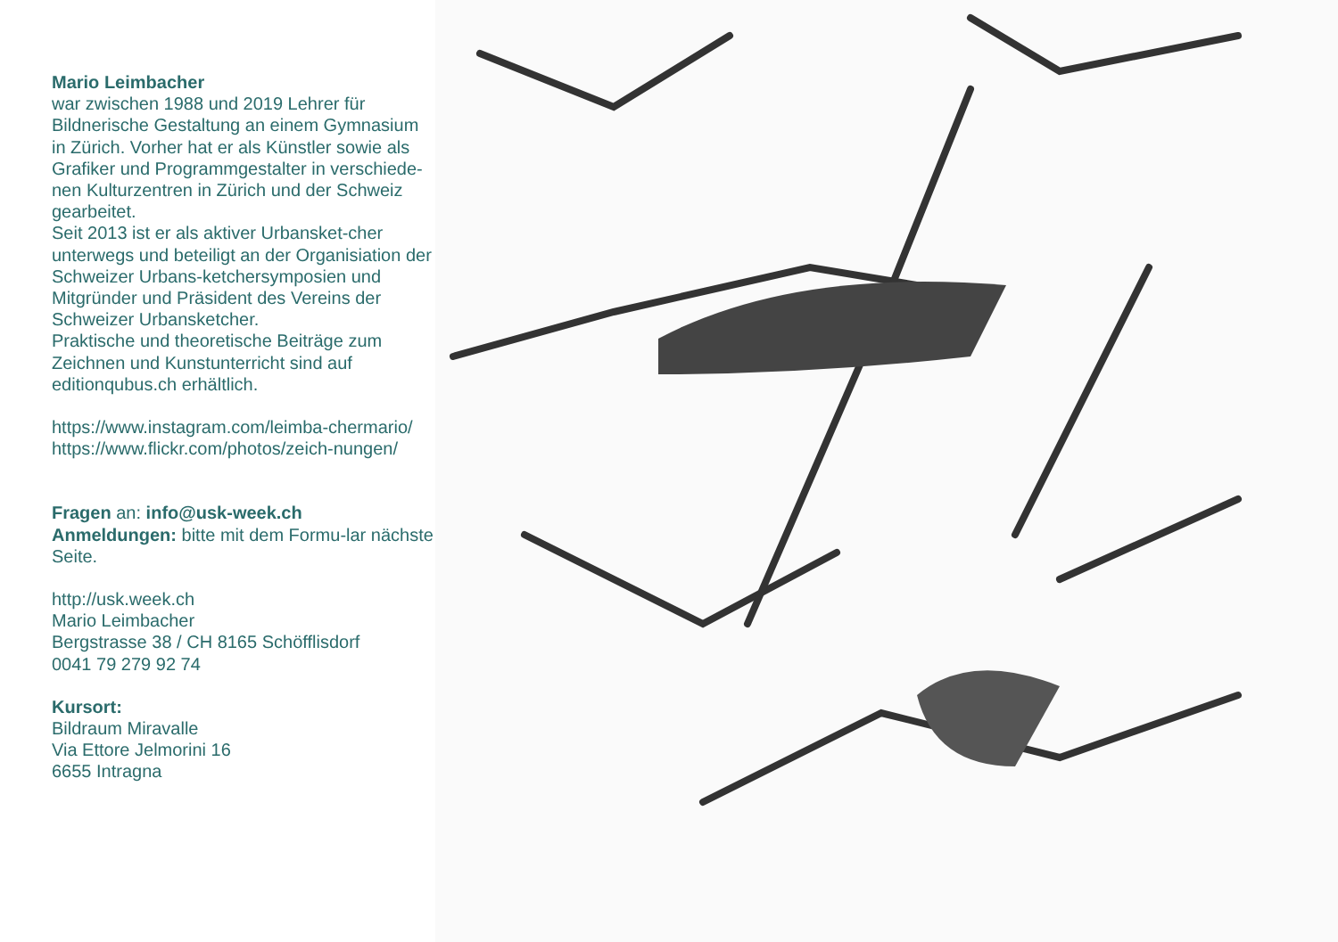Mario Leimbacher
war zwischen 1988 und 2019 Lehrer für Bildnerische Gestaltung an einem Gymnasium in Zürich. Vorher hat er als Künstler sowie als Grafiker und Programmgestalter in verschiede-nen Kulturzentren in Zürich und der Schweiz gearbeitet.
Seit 2013 ist er als aktiver Urbansket-cher unterwegs und beteiligt an der Organisiation der Schweizer Urbans-ketchersymposien und Mitgründer und Präsident des Vereins der Schweizer Urbansketcher.
Praktische und theoretische Beiträge zum Zeichnen und Kunstunterricht sind auf editionqubus.ch erhältlich.
https://www.instagram.com/leimba-chermario/
https://www.flickr.com/photos/zeich-nungen/
Fragen an: info@usk-week.ch
Anmeldungen: bitte mit dem Formu-lar nächste Seite.
http://usk.week.ch
Mario Leimbacher
Bergstrasse 38 / CH 8165 Schöfflisdorf
0041 79 279 92 74
Kursort:
Bildraum Miravalle
Via Ettore Jelmorini 16
6655 Intragna